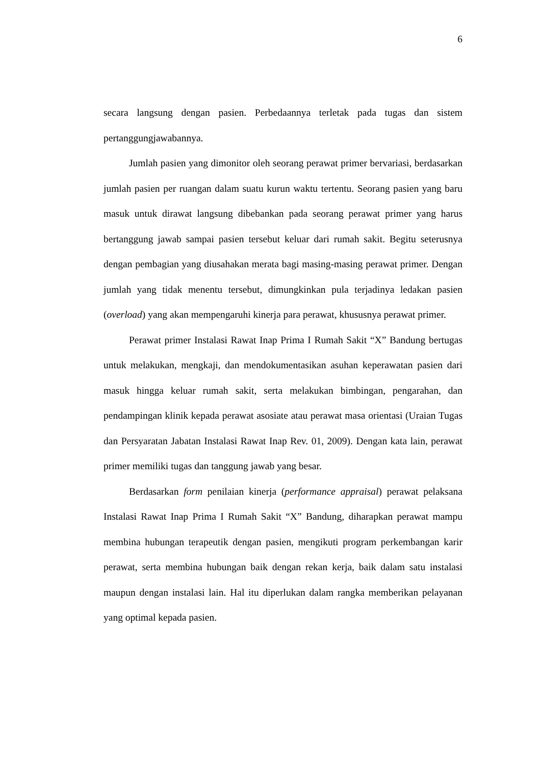6
secara langsung dengan pasien. Perbedaannya terletak pada tugas dan sistem pertanggungjawabannya.
Jumlah pasien yang dimonitor oleh seorang perawat primer bervariasi, berdasarkan jumlah pasien per ruangan dalam suatu kurun waktu tertentu. Seorang pasien yang baru masuk untuk dirawat langsung dibebankan pada seorang perawat primer yang harus bertanggung jawab sampai pasien tersebut keluar dari rumah sakit. Begitu seterusnya dengan pembagian yang diusahakan merata bagi masing-masing perawat primer. Dengan jumlah yang tidak menentu tersebut, dimungkinkan pula terjadinya ledakan pasien (overload) yang akan mempengaruhi kinerja para perawat, khususnya perawat primer.
Perawat primer Instalasi Rawat Inap Prima I Rumah Sakit “X” Bandung bertugas untuk melakukan, mengkaji, dan mendokumentasikan asuhan keperawatan pasien dari masuk hingga keluar rumah sakit, serta melakukan bimbingan, pengarahan, dan pendampingan klinik kepada perawat asosiate atau perawat masa orientasi (Uraian Tugas dan Persyaratan Jabatan Instalasi Rawat Inap Rev. 01, 2009). Dengan kata lain, perawat primer memiliki tugas dan tanggung jawab yang besar.
Berdasarkan form penilaian kinerja (performance appraisal) perawat pelaksana Instalasi Rawat Inap Prima I Rumah Sakit “X” Bandung, diharapkan perawat mampu membina hubungan terapeutik dengan pasien, mengikuti program perkembangan karir perawat, serta membina hubungan baik dengan rekan kerja, baik dalam satu instalasi maupun dengan instalasi lain. Hal itu diperlukan dalam rangka memberikan pelayanan yang optimal kepada pasien.